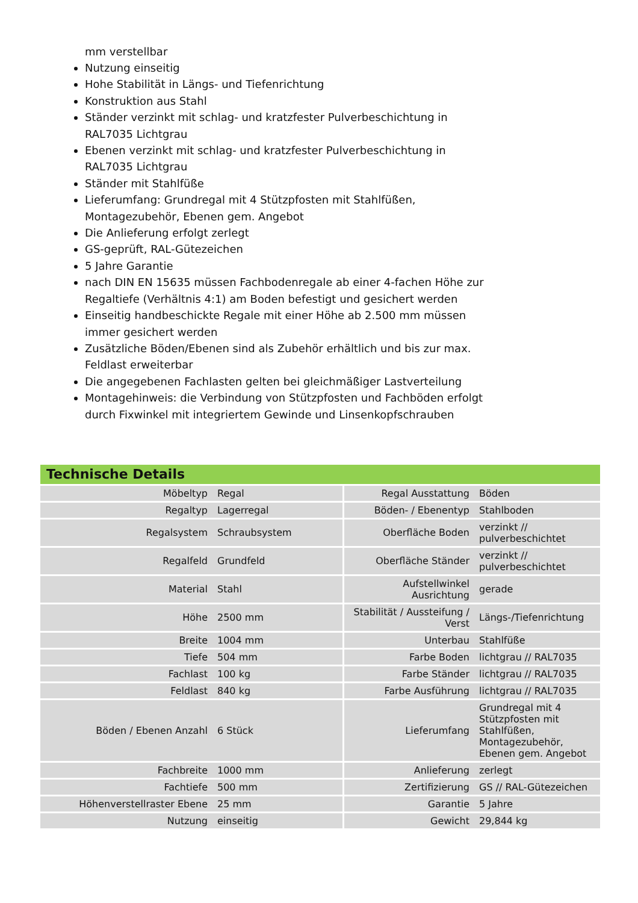mm verstellbar
Nutzung einseitig
Hohe Stabilität in Längs- und Tiefenrichtung
Konstruktion aus Stahl
Ständer verzinkt mit schlag- und kratzfester Pulverbeschichtung in RAL7035 Lichtgrau
Ebenen verzinkt mit schlag- und kratzfester Pulverbeschichtung in RAL7035 Lichtgrau
Ständer mit Stahlfüße
Lieferumfang: Grundregal mit 4 Stützpfosten mit Stahlfüßen, Montagezubehör, Ebenen gem. Angebot
Die Anlieferung erfolgt zerlegt
GS-geprüft, RAL-Gütezeichen
5 Jahre Garantie
nach DIN EN 15635 müssen Fachbodenregale ab einer 4-fachen Höhe zur Regaltiefe (Verhältnis 4:1) am Boden befestigt und gesichert werden
Einseitig handbeschickte Regale mit einer Höhe ab 2.500 mm müssen immer gesichert werden
Zusätzliche Böden/Ebenen sind als Zubehör erhältlich und bis zur max. Feldlast erweiterbar
Die angegebenen Fachlasten gelten bei gleichmäßiger Lastverteilung
Montagehinweis: die Verbindung von Stützpfosten und Fachböden erfolgt durch Fixwinkel mit integriertem Gewinde und Linsenkopfschrauben
Technische Details
| Möbeltyp | Regal | Regal Ausstattung | Böden |
| Regaltyp | Lagerregal | Böden- / Ebenentyp | Stahlboden |
| Regalsystem | Schraubsystem | Oberfläche Boden | verzinkt // pulverbeschichtet |
| Regalfeld | Grundfeld | Oberfläche Ständer | verzinkt // pulverbeschichtet |
| Material | Stahl | Aufstellwinkel Ausrichtung | gerade |
| Höhe | 2500 mm | Stabilität / Aussteifung / Verst | Längs-/Tiefenrichtung |
| Breite | 1004 mm | Unterbau | Stahlfüße |
| Tiefe | 504 mm | Farbe Boden | lichtgrau // RAL7035 |
| Fachlast | 100 kg | Farbe Ständer | lichtgrau // RAL7035 |
| Feldlast | 840 kg | Farbe Ausführung | lichtgrau // RAL7035 |
| Böden / Ebenen Anzahl | 6 Stück | Lieferumfang | Grundregal mit 4 Stützpfosten mit Stahlfüßen, Montagezubehör, Ebenen gem. Angebot |
| Fachbreite | 1000 mm | Anlieferung | zerlegt |
| Fachtiefe | 500 mm | Zertifizierung | GS // RAL-Gütezeichen |
| Höhenverstellraster Ebene | 25 mm | Garantie | 5 Jahre |
| Nutzung | einseitig | Gewicht | 29,844 kg |